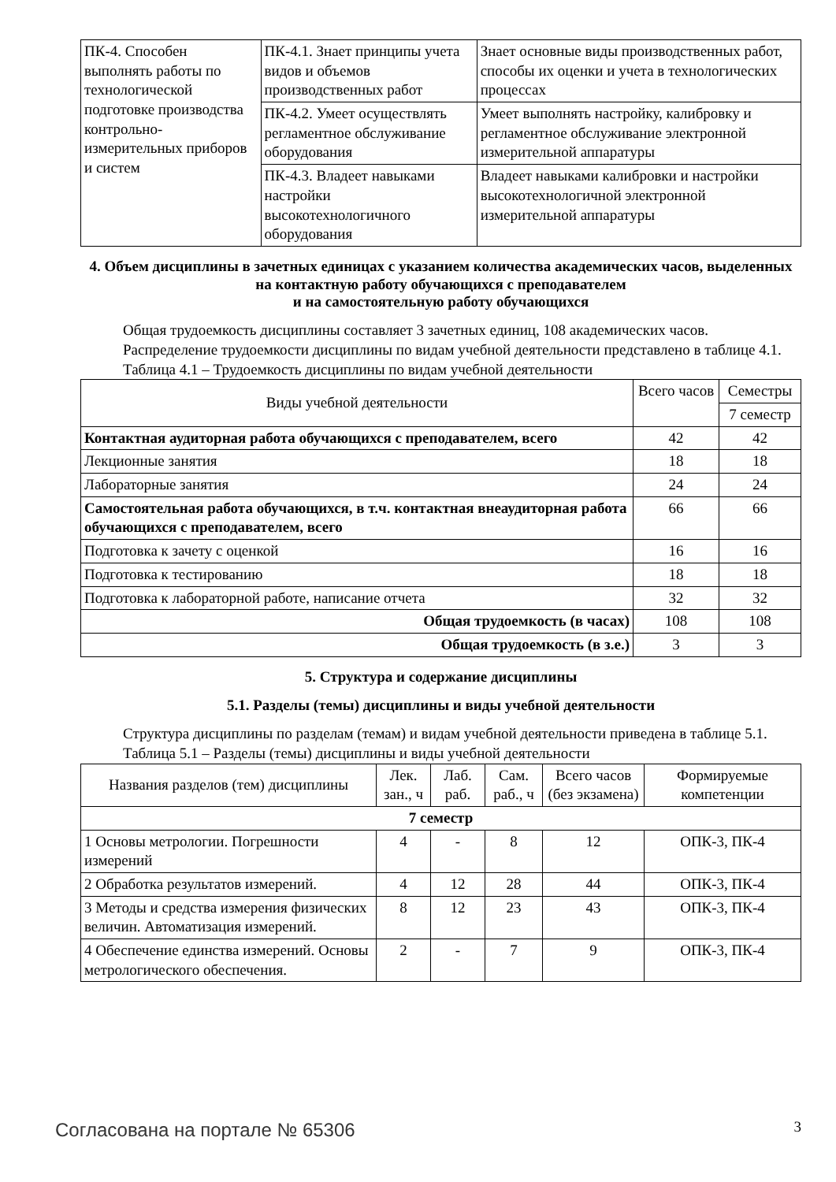| ПК-4. Способен выполнять работы по технологической подготовке производства контрольно-измерительных приборов и систем | ПК-4.1. Знает принципы учета видов и объемов производственных работ | Знает основные виды производственных работ, способы их оценки и учета в технологических процессах |
| | ПК-4.2. Умеет осуществлять регламентное обслуживание оборудования | Умеет выполнять настройку, калибровку и регламентное обслуживание электронной измерительной аппаратуры |
| | ПК-4.3. Владеет навыками настройки высокотехнологичного оборудования | Владеет навыками калибровки и настройки высокотехнологичной электронной измерительной аппаратуры |
4. Объем дисциплины в зачетных единицах с указанием количества академических часов, выделенных на контактную работу обучающихся с преподавателем
и на самостоятельную работу обучающихся
Общая трудоемкость дисциплины составляет 3 зачетных единиц, 108 академических часов.
Распределение трудоемкости дисциплины по видам учебной деятельности представлено в таблице 4.1.
Таблица 4.1 – Трудоемкость дисциплины по видам учебной деятельности
| Виды учебной деятельности | Всего часов | Семестры |
| | | 7 семестр |
| Контактная аудиторная работа обучающихся с преподавателем, всего | 42 | 42 |
| Лекционные занятия | 18 | 18 |
| Лабораторные занятия | 24 | 24 |
| Самостоятельная работа обучающихся, в т.ч. контактная внеаудиторная работа обучающихся с преподавателем, всего | 66 | 66 |
| Подготовка к зачету с оценкой | 16 | 16 |
| Подготовка к тестированию | 18 | 18 |
| Подготовка к лабораторной работе, написание отчета | 32 | 32 |
| Общая трудоемкость (в часах) | 108 | 108 |
| Общая трудоемкость (в з.е.) | 3 | 3 |
5. Структура и содержание дисциплины
5.1. Разделы (темы) дисциплины и виды учебной деятельности
Структура дисциплины по разделам (темам) и видам учебной деятельности приведена в таблице 5.1.
Таблица 5.1 – Разделы (темы) дисциплины и виды учебной деятельности
| Названия разделов (тем) дисциплины | Лек. зан., ч | Лаб. раб. | Сам. раб., ч | Всего часов (без экзамена) | Формируемые компетенции |
| 7 семестр | | | | | |
| 1 Основы метрологии. Погрешности измерений | 4 | - | 8 | 12 | ОПК-3, ПК-4 |
| 2 Обработка результатов измерений. | 4 | 12 | 28 | 44 | ОПК-3, ПК-4 |
| 3 Методы и средства измерения физических величин. Автоматизация измерений. | 8 | 12 | 23 | 43 | ОПК-3, ПК-4 |
| 4 Обеспечение единства измерений. Основы метрологического обеспечения. | 2 | - | 7 | 9 | ОПК-3, ПК-4 |
Согласована на портале № 65306 3